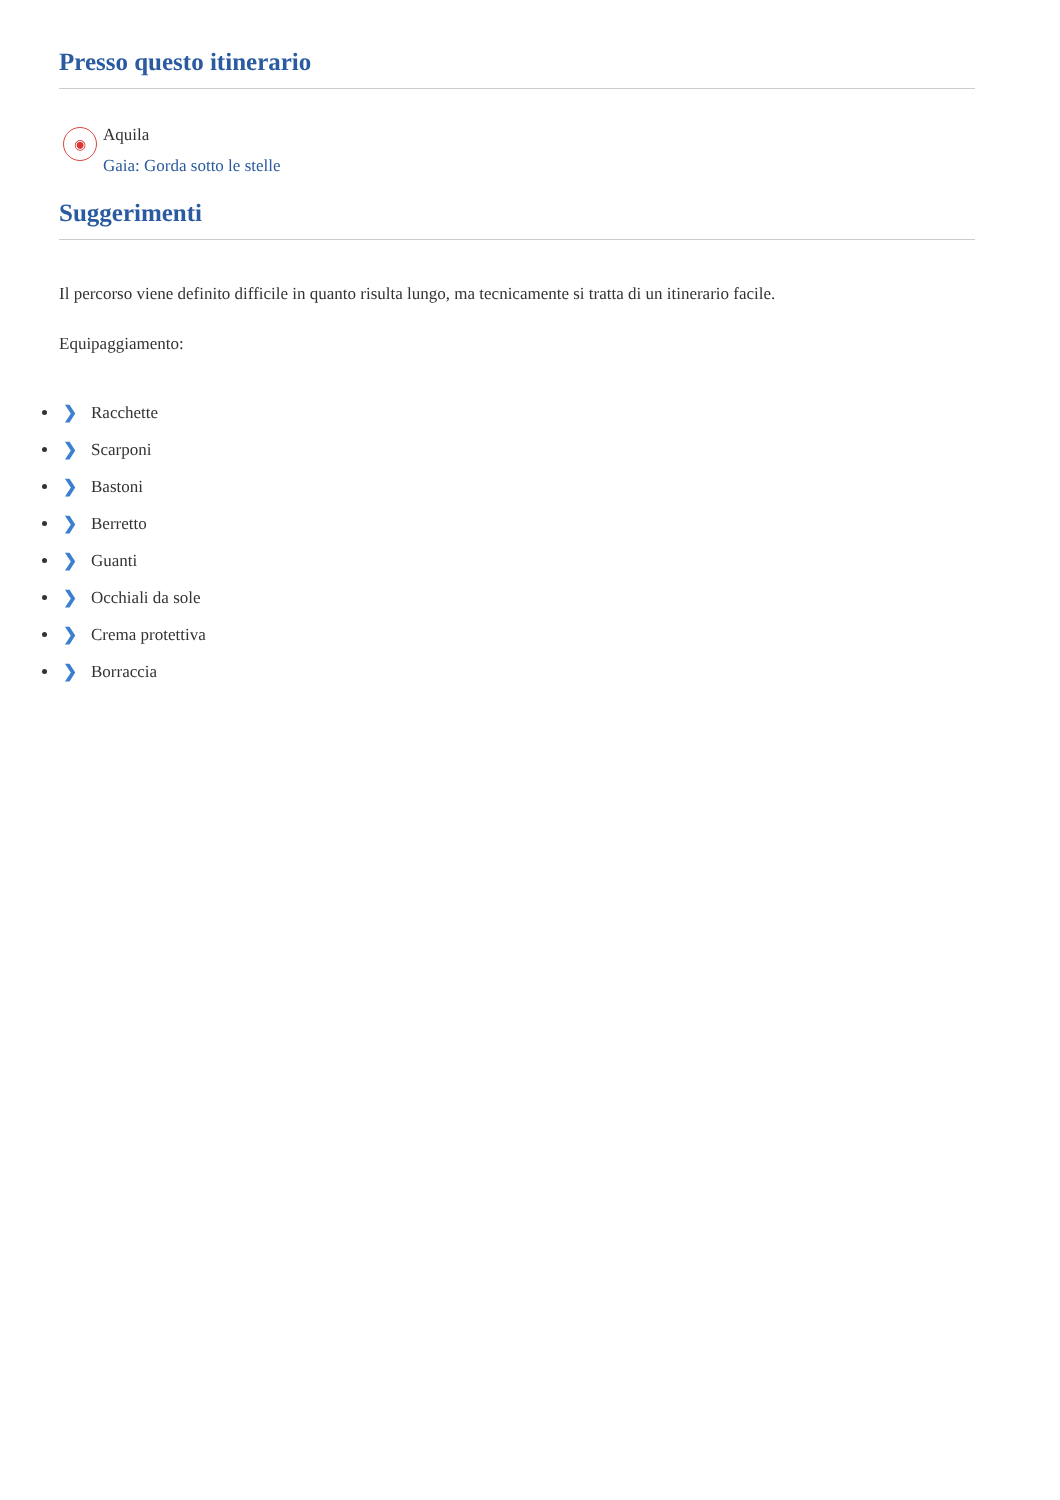Presso questo itinerario
◉
Aquila
Gaia: Gorda sotto le stelle
Suggerimenti
Il percorso viene definito difficile in quanto risulta lungo, ma tecnicamente si tratta di un itinerario facile.
Equipaggiamento:
❯ Racchette
❯ Scarponi
❯ Bastoni
❯ Berretto
❯ Guanti
❯ Occhiali da sole
❯ Crema protettiva
❯ Borraccia